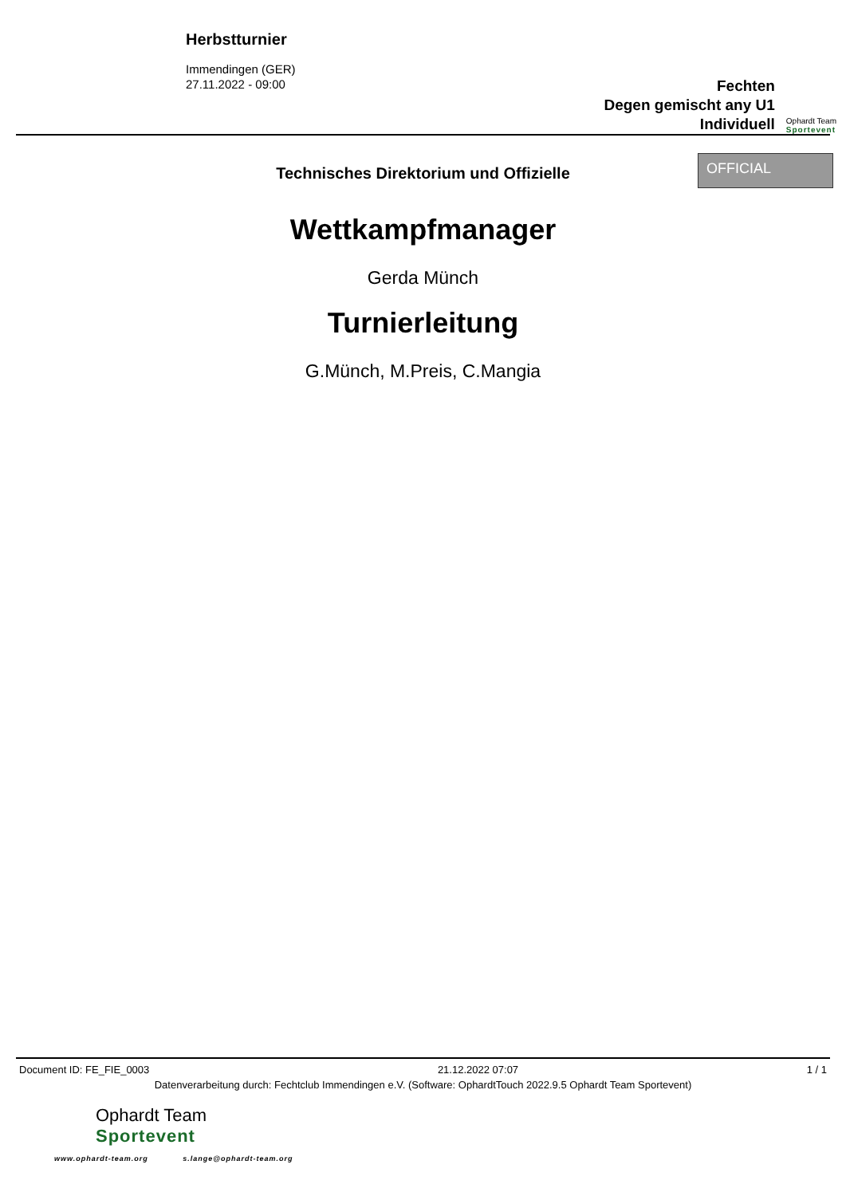Herbstturnier
Immendingen (GER)
27.11.2022 - 09:00
Fechten
Degen gemischt any U1
Individuell
Ophardt Team
Sportevent
Technisches Direktorium und Offizielle
OFFICIAL
Wettkampfmanager
Gerda Münch
Turnierleitung
G.Münch, M.Preis, C.Mangia
Document ID: FE_FIE_0003 21.12.2022 07:07 1 / 1
Datenverarbeitung durch: Fechtclub Immendingen e.V. (Software: OphardtTouch 2022.9.5 Ophardt Team Sportevent)
Ophardt Team
Sportevent
www.ophardt-team.org s.lange@ophardt-team.org